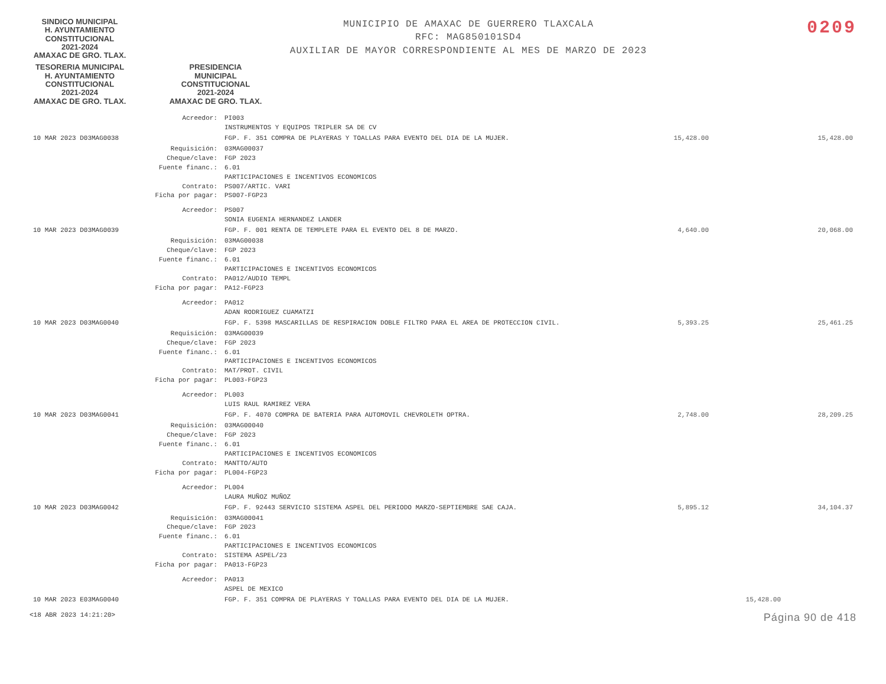SINDICO MUNICIPAL
H. AYUNTAMIENTO
CONSTITUCIONAL
2021-2024
AMAXAC DE GRO. TLAX.
MUNICIPIO DE AMAXAC DE GUERRERO TLAXCALA
RFC: MAG850101SD4
AUXILIAR DE MAYOR CORRESPONDIENTE AL MES DE MARZO DE 2023
0209
TESORERIA MUNICIPAL
H. AYUNTAMIENTO
CONSTITUCIONAL
2021-2024
AMAXAC DE GRO. TLAX.
PRESIDENCIA
MUNICIPAL
CONSTITUCIONAL
2021-2024
AMAXAC DE GRO. TLAX.
| | Acreedor: | PI003 INSTRUMENTOS Y EQUIPOS TRIPLER SA DE CV | | | |
| 10 MAR 2023 D03MAG0038 | | FGP. F. 351 COMPRA DE PLAYERAS Y TOALLAS PARA EVENTO DEL DIA DE LA MUJER. | 15,428.00 | | 15,428.00 |
| | Requisición: Cheque/clave: Fuente financ.: Contrato: Ficha por pagar: | 03MAG00037 FGP 2023 6.01 PARTICIPACIONES E INCENTIVOS ECONOMICOS PS007/ARTIC. VARI PS007-FGP23 | | | |
| | Acreedor: | PS007 SONIA EUGENIA HERNANDEZ LANDER | | | |
| 10 MAR 2023 D03MAG0039 | | FGP. F. 001 RENTA DE TEMPLETE PARA EL EVENTO DEL 8 DE MARZO. | 4,640.00 | | 20,068.00 |
| | Requisición: Cheque/clave: Fuente financ.: Contrato: Ficha por pagar: | 03MAG00038 FGP 2023 6.01 PARTICIPACIONES E INCENTIVOS ECONOMICOS PA012/AUDIO TEMPL PA12-FGP23 | | | |
| | Acreedor: | PA012 ADAN RODRIGUEZ CUAMATZI | | | |
| 10 MAR 2023 D03MAG0040 | | FGP. F. 5398 MASCARILLAS DE RESPIRACION DOBLE FILTRO PARA EL AREA DE PROTECCION CIVIL. | 5,393.25 | | 25,461.25 |
| | Requisición: Cheque/clave: Fuente financ.: Contrato: Ficha por pagar: | 03MAG00039 FGP 2023 6.01 PARTICIPACIONES E INCENTIVOS ECONOMICOS MAT/PROT. CIVIL PL003-FGP23 | | | |
| | Acreedor: | PL003 LUIS RAUL RAMIREZ VERA | | | |
| 10 MAR 2023 D03MAG0041 | | FGP. F. 4070 COMPRA DE BATERIA PARA AUTOMOVIL CHEVROLETH OPTRA. | 2,748.00 | | 28,209.25 |
| | Requisición: Cheque/clave: Fuente financ.: Contrato: Ficha por pagar: | 03MAG00040 FGP 2023 6.01 PARTICIPACIONES E INCENTIVOS ECONOMICOS MANTTO/AUTO PL004-FGP23 | | | |
| | Acreedor: | PL004 LAURA MUÑOZ MUÑOZ | | | |
| 10 MAR 2023 D03MAG0042 | | FGP. F. 92443 SERVICIO SISTEMA ASPEL DEL PERIODO MARZO-SEPTIEMBRE SAE CAJA. | 5,895.12 | | 34,104.37 |
| | Requisición: Cheque/clave: Fuente financ.: Contrato: Ficha por pagar: | 03MAG00041 FGP 2023 6.01 PARTICIPACIONES E INCENTIVOS ECONOMICOS SISTEMA ASPEL/23 PA013-FGP23 | | | |
| | Acreedor: | PA013 ASPEL DE MEXICO | | | |
| 10 MAR 2023 E03MAG0040 | | FGP. F. 351 COMPRA DE PLAYERAS Y TOALLAS PARA EVENTO DEL DIA DE LA MUJER. | | 15,428.00 | |
<18 ABR 2023 14:21:20> Página 90 de 418